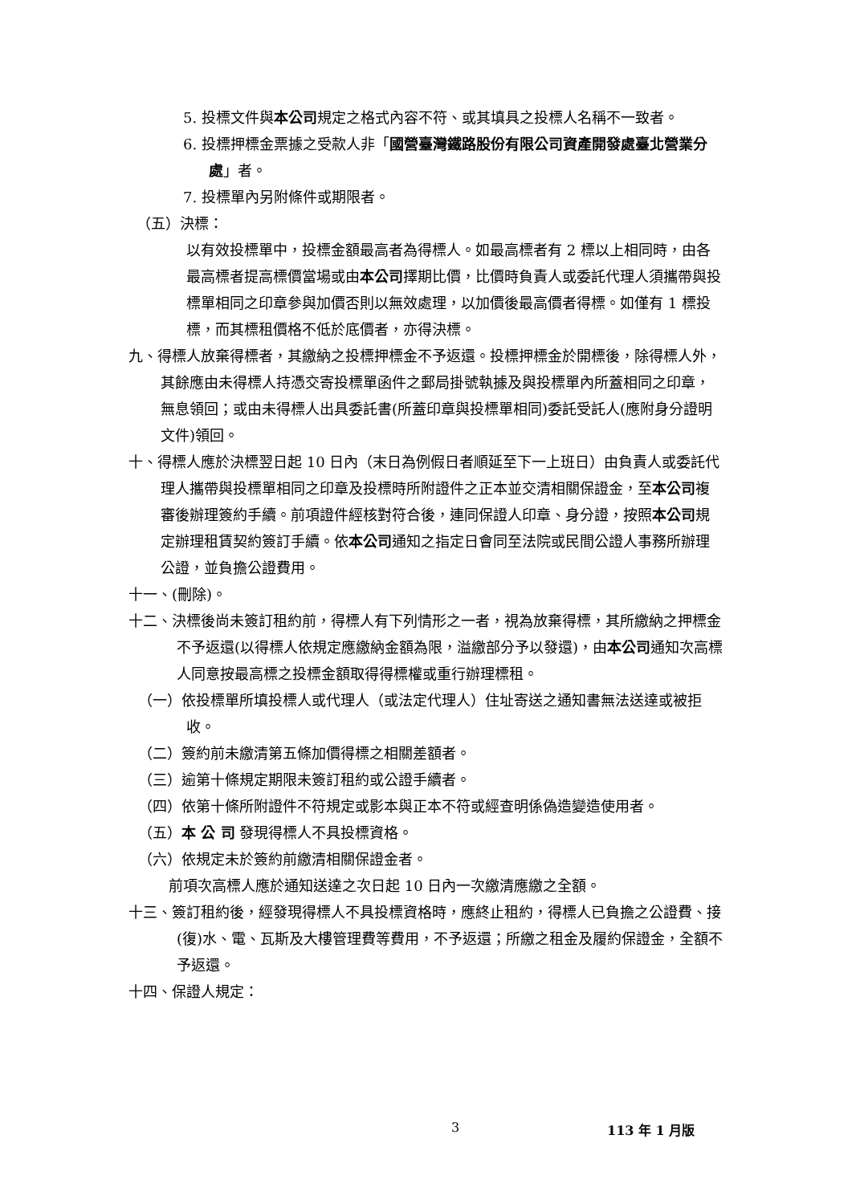5. 投標文件與本公司規定之格式內容不符、或其填具之投標人名稱不一致者。
6. 投標押標金票據之受款人非「國營臺灣鐵路股份有限公司資產開發處臺北營業分處」者。
7. 投標單內另附條件或期限者。
（五）決標：
以有效投標單中，投標金額最高者為得標人。如最高標者有 2 標以上相同時，由各最高標者提高標價當場或由本公司擇期比價，比價時負責人或委託代理人須攜帶與投標單相同之印章參與加價否則以無效處理，以加價後最高價者得標。如僅有 1 標投標，而其標租價格不低於底價者，亦得決標。
九、得標人放棄得標者，其繳納之投標押標金不予返還。投標押標金於開標後，除得標人外，其餘應由未得標人持憑交寄投標單函件之郵局掛號執據及與投標單內所蓋相同之印章，無息領回；或由未得標人出具委託書(所蓋印章與投標單相同)委託受託人(應附身分證明文件)領回。
十、得標人應於決標翌日起 10 日內（末日為例假日者順延至下一上班日）由負責人或委託代理人攜帶與投標單相同之印章及投標時所附證件之正本並交清相關保證金，至本公司複審後辦理簽約手續。前項證件經核對符合後，連同保證人印章、身分證，按照本公司規定辦理租賃契約簽訂手續。依本公司通知之指定日會同至法院或民間公證人事務所辦理公證，並負擔公證費用。
十一、(刪除)。
十二、決標後尚未簽訂租約前，得標人有下列情形之一者，視為放棄得標，其所繳納之押標金不予返還(以得標人依規定應繳納金額為限，溢繳部分予以發還)，由本公司通知次高標人同意按最高標之投標金額取得得標權或重行辦理標租。
（一）依投標單所填投標人或代理人（或法定代理人）住址寄送之通知書無法送達或被拒收。
（二）簽約前未繳清第五條加價得標之相關差額者。
（三）逾第十條規定期限未簽訂租約或公證手續者。
（四）依第十條所附證件不符規定或影本與正本不符或經查明係偽造變造使用者。
（五）本 公 司 發現得標人不具投標資格。
（六）依規定未於簽約前繳清相關保證金者。
前項次高標人應於通知送達之次日起 10 日內一次繳清應繳之全額。
十三、簽訂租約後，經發現得標人不具投標資格時，應終止租約，得標人已負擔之公證費、接(復)水、電、瓦斯及大樓管理費等費用，不予返還；所繳之租金及履約保證金，全額不予返還。
十四、保證人規定：
3 113 年 1 月版